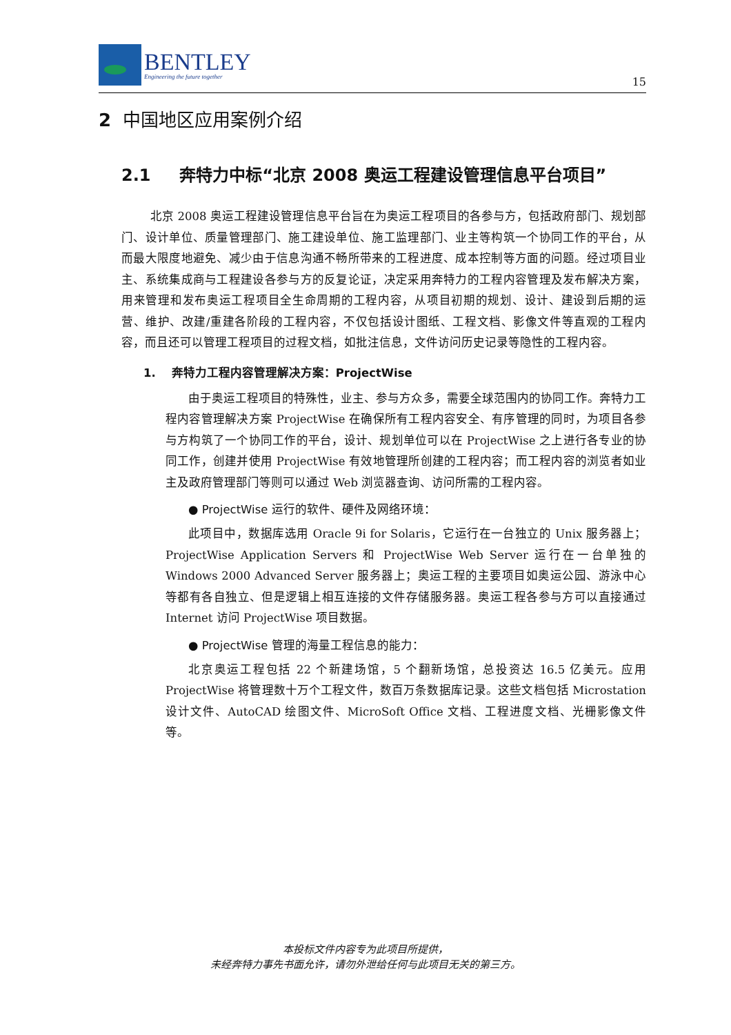BENTLEY
Engineering the future together
15
2 中国地区应用案例介绍
2.1 奔特力中标“北京 2008 奥运工程建设管理信息平台项目”
北京 2008 奥运工程建设管理信息平台旨在为奥运工程项目的各参与方，包括政府部门、规划部门、设计单位、质量管理部门、施工建设单位、施工监理部门、业主等构筑一个协同工作的平台，从而最大限度地避免、减少由于信息沟通不畅所带来的工程进度、成本控制等方面的问题。经过项目业主、系统集成商与工程建设各参与方的反复论证，决定采用奔特力的工程内容管理及发布解决方案，用来管理和发布奥运工程项目全生命周期的工程内容，从项目初期的规划、设计、建设到后期的运营、维护、改建/重建各阶段的工程内容，不仅包括设计图纸、工程文档、影像文件等直观的工程内容，而且还可以管理工程项目的过程文档，如批注信息，文件访问历史记录等隐性的工程内容。
1. 奔特力工程内容管理解决方案：ProjectWise
由于奥运工程项目的特殊性，业主、参与方众多，需要全球范围内的协同工作。奔特力工程内容管理解决方案 ProjectWise 在确保所有工程内容安全、有序管理的同时，为项目各参与方构筑了一个协同工作的平台，设计、规划单位可以在 ProjectWise 之上进行各专业的协同工作，创建并使用 ProjectWise 有效地管理所创建的工程内容；而工程内容的浏览者如业主及政府管理部门等则可以通过 Web 浏览器查询、访问所需的工程内容。
● ProjectWise 运行的软件、硬件及网络环境：
此项目中，数据库选用 Oracle 9i for Solaris，它运行在一台独立的 Unix 服务器上；ProjectWise Application Servers 和 ProjectWise Web Server 运行在一台单独的 Windows 2000 Advanced Server 服务器上；奥运工程的主要项目如奥运公园、游泳中心等都有各自独立、但是逻辑上相互连接的文件存储服务器。奥运工程各参与方可以直接通过 Internet 访问 ProjectWise 项目数据。
● ProjectWise 管理的海量工程信息的能力：
北京奥运工程包括 22 个新建场馆，5 个翻新场馆，总投资达 16.5 亿美元。应用 ProjectWise 将管理数十万个工程文件，数百万条数据库记录。这些文档包括 Microstation 设计文件、AutoCAD 绘图文件、MicroSoft Office 文档、工程进度文档、光栅影像文件等。
本投标文件内容专为此项目所提供，
未经奔特力事先书面允许，请勿外泄给任何与此项目无关的第三方。